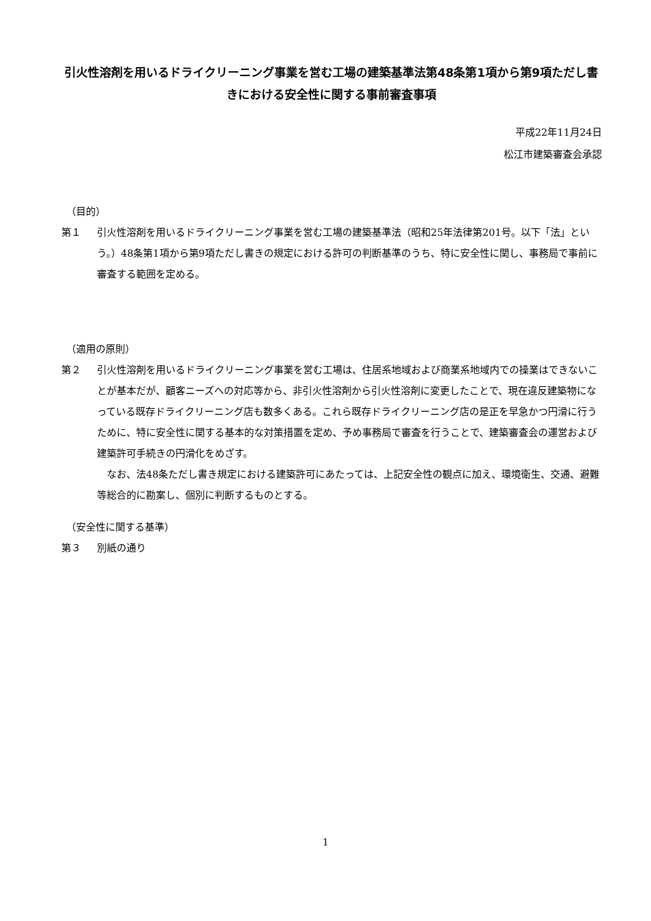引火性溶剤を用いるドライクリーニング事業を営む工場の建築基準法第48条第1項から第9項ただし書きにおける安全性に関する事前審査事項
平成22年11月24日
松江市建築審査会承認
（目的）
第１ 引火性溶剤を用いるドライクリーニング事業を営む工場の建築基準法（昭和25年法律第201号。以下「法」という。）48条第1項から第9項ただし書きの規定における許可の判断基準のうち、特に安全性に関し、事務局で事前に審査する範囲を定める。
（適用の原則）
第２ 引火性溶剤を用いるドライクリーニング事業を営む工場は、住居系地域および商業系地域内での操業はできないことが基本だが、顧客ニーズへの対応等から、非引火性溶剤から引火性溶剤に変更したことで、現在違反建築物になっている既存ドライクリーニング店も数多くある。これら既存ドライクリーニング店の是正を早急かつ円滑に行うために、特に安全性に関する基本的な対策措置を定め、予め事務局で審査を行うことで、建築審査会の運営および建築許可手続きの円滑化をめざす。
　なお、法48条ただし書き規定における建築許可にあたっては、上記安全性の観点に加え、環境衛生、交通、避難等総合的に勘案し、個別に判断するものとする。
（安全性に関する基準）
第３ 別紙の通り
1